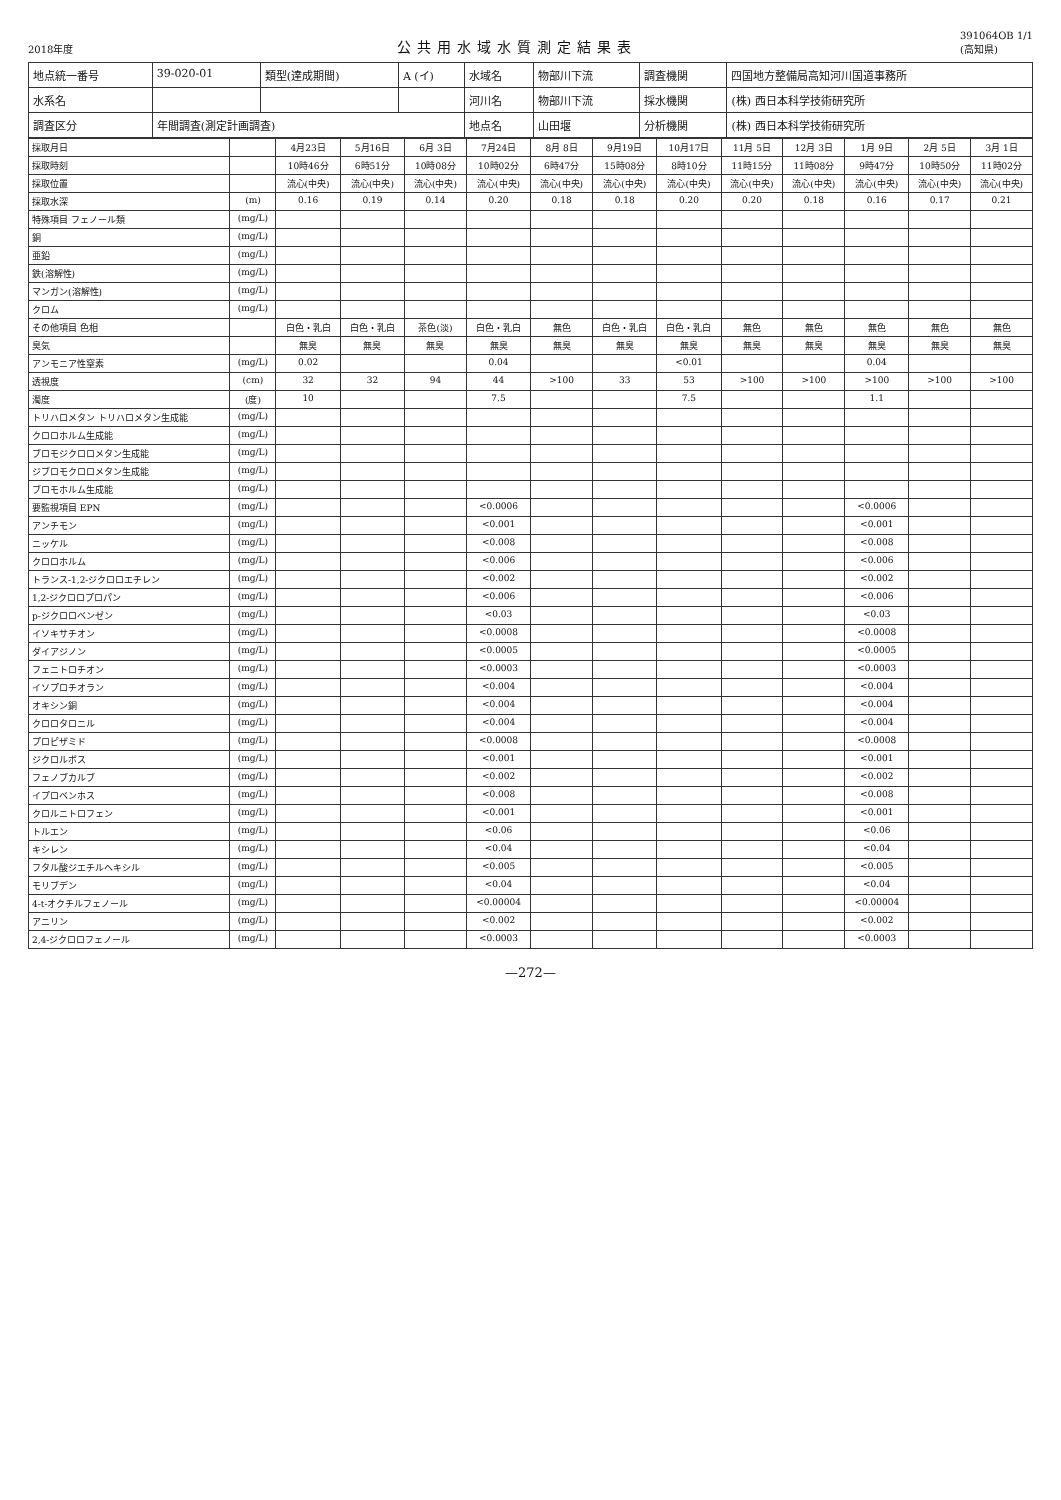2018年度
公共用水域水質測定結果表
391064OB 1/1
(高知県)
| 地点統一番号 | 39-020-01 | 類型(達成期間) | A (イ) | 水域名 | 物部川下流 | 調査機関 | 四国地方整備局高知河川国道事務所 |
| 水系名 | | | | 河川名 | 物部川下流 | 採水機関 | (株) 西日本科学技術研究所 |
| 調査区分 | 年間調査(測定計画調査) | | | 地点名 | 山田堰 | 分析機関 | (株) 西日本科学技術研究所 |
| 採取月日 | | 4月23日 | 5月16日 | 6月 3日 | 7月24日 | 8月 8日 | 9月19日 | 10月17日 | 11月 5日 | 12月 3日 | 1月 9日 | 2月 5日 | 3月 1日 |
| --- | --- | --- | --- | --- | --- | --- | --- | --- | --- | --- | --- | --- | --- |
| 採取時刻 | | 10時46分 | 6時51分 | 10時08分 | 10時02分 | 6時47分 | 15時08分 | 8時10分 | 11時15分 | 11時08分 | 9時47分 | 10時50分 | 11時02分 |
| 採取位置 | | 流心(中央) | 流心(中央) | 流心(中央) | 流心(中央) | 流心(中央) | 流心(中央) | 流心(中央) | 流心(中央) | 流心(中央) | 流心(中央) | 流心(中央) | 流心(中央) |
| 採取水深 | (m) | 0.16 | 0.19 | 0.14 | 0.20 | 0.18 | 0.18 | 0.20 | 0.20 | 0.18 | 0.16 | 0.17 | 0.21 |
| 特殊項目 フェノール類 | (mg/L) | | | | | | | | | | | | |
| 銅 | (mg/L) | | | | | | | | | | | | |
| 亜鉛 | (mg/L) | | | | | | | | | | | | |
| 鉄(溶解性) | (mg/L) | | | | | | | | | | | | |
| マンガン(溶解性) | (mg/L) | | | | | | | | | | | | |
| クロム | (mg/L) | | | | | | | | | | | | |
| その他項目 色相 | | 白色・乳白 | 白色・乳白 | 茶色(淡) | 白色・乳白 | 無色 | 白色・乳白 | 白色・乳白 | 無色 | 無色 | 無色 | 無色 | 無色 |
| 臭気 | | 無臭 | 無臭 | 無臭 | 無臭 | 無臭 | 無臭 | 無臭 | 無臭 | 無臭 | 無臭 | 無臭 | 無臭 |
| アンモニア性窒素 | (mg/L) | 0.02 | | | 0.04 | | | <0.01 | | | 0.04 | | |
| 透視度 | (cm) | 32 | 32 | 94 | 44 | >100 | 33 | 53 | >100 | >100 | >100 | >100 | >100 |
| 濁度 | (度) | 10 | | | 7.5 | | | 7.5 | | | 1.1 | | |
| トリハロメタン トリハロメタン生成能 | (mg/L) | | | | | | | | | | | | |
| クロロホルム生成能 | (mg/L) | | | | | | | | | | | | |
| ブロモジクロロメタン生成能 | (mg/L) | | | | | | | | | | | | |
| ジブロモクロロメタン生成能 | (mg/L) | | | | | | | | | | | | |
| ブロモホルム生成能 | (mg/L) | | | | | | | | | | | | |
| 要監視項目 EPN | (mg/L) | | | | <0.0006 | | | | | | <0.0006 | | |
| アンチモン | (mg/L) | | | | <0.001 | | | | | | <0.001 | | |
| ニッケル | (mg/L) | | | | <0.008 | | | | | | <0.008 | | |
| クロロホルム | (mg/L) | | | | <0.006 | | | | | | <0.006 | | |
| トランス-1,2-ジクロロエチレン | (mg/L) | | | | <0.002 | | | | | | <0.002 | | |
| 1,2-ジクロロプロパン | (mg/L) | | | | <0.006 | | | | | | <0.006 | | |
| p-ジクロロベンゼン | (mg/L) | | | | <0.03 | | | | | | <0.03 | | |
| イソキサチオン | (mg/L) | | | | <0.0008 | | | | | | <0.0008 | | |
| ダイアジノン | (mg/L) | | | | <0.0005 | | | | | | <0.0005 | | |
| フェニトロチオン | (mg/L) | | | | <0.0003 | | | | | | <0.0003 | | |
| イソプロチオラン | (mg/L) | | | | <0.004 | | | | | | <0.004 | | |
| オキシン銅 | (mg/L) | | | | <0.004 | | | | | | <0.004 | | |
| クロロタロニル | (mg/L) | | | | <0.004 | | | | | | <0.004 | | |
| プロピザミド | (mg/L) | | | | <0.0008 | | | | | | <0.0008 | | |
| ジクロルボス | (mg/L) | | | | <0.001 | | | | | | <0.001 | | |
| フェノブカルブ | (mg/L) | | | | <0.002 | | | | | | <0.002 | | |
| イプロベンホス | (mg/L) | | | | <0.008 | | | | | | <0.008 | | |
| クロルニトロフェン | (mg/L) | | | | <0.001 | | | | | | <0.001 | | |
| トルエン | (mg/L) | | | | <0.06 | | | | | | <0.06 | | |
| キシレン | (mg/L) | | | | <0.04 | | | | | | <0.04 | | |
| フタル酸ジエチルヘキシル | (mg/L) | | | | <0.005 | | | | | | <0.005 | | |
| モリブデン | (mg/L) | | | | <0.04 | | | | | | <0.04 | | |
| 4-t-オクチルフェノール | (mg/L) | | | | <0.00004 | | | | | | <0.00004 | | |
| アニリン | (mg/L) | | | | <0.002 | | | | | | <0.002 | | |
| 2,4-ジクロロフェノール | (mg/L) | | | | <0.0003 | | | | | | <0.0003 | | |
—272—